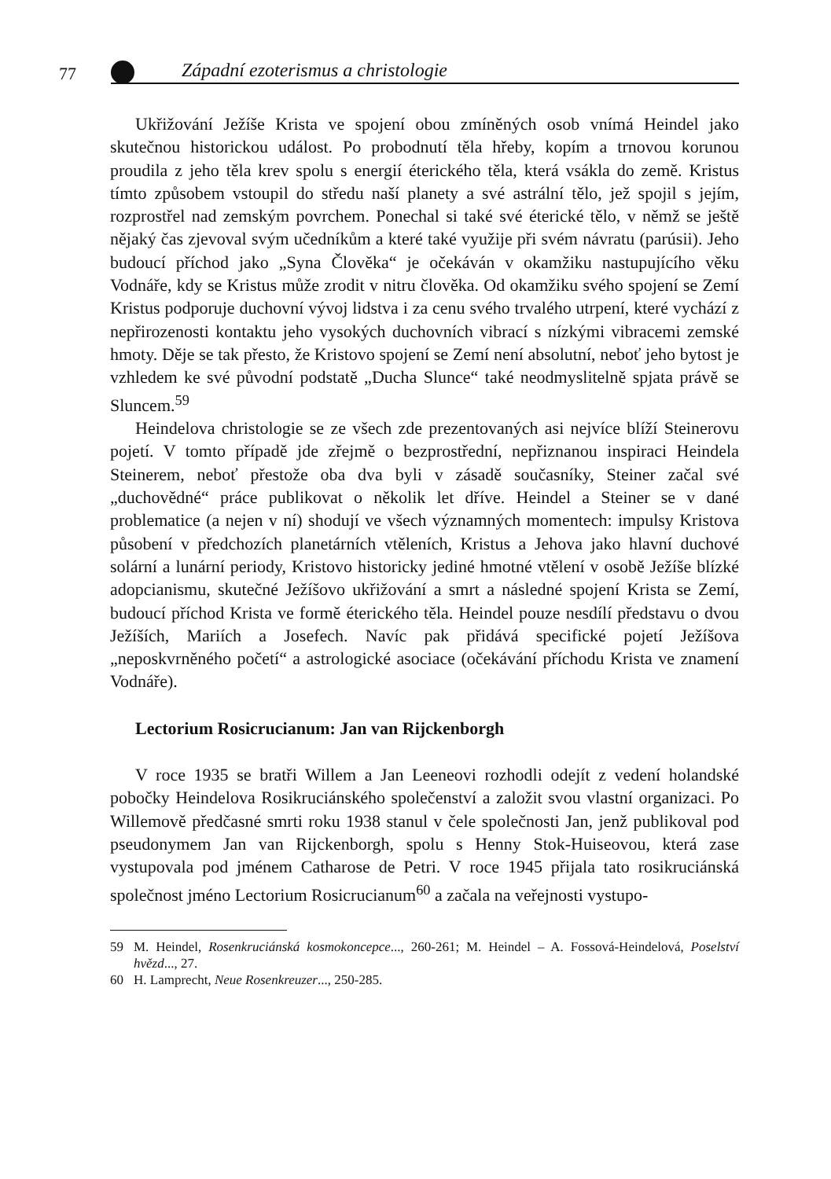77
Západní ezoterismus a christologie
Ukřižování Ježíše Krista ve spojení obou zmíněných osob vnímá Heindel jako skutečnou historickou událost. Po probodnutí těla hřeby, kopím a trnovou korunou proudila z jeho těla krev spolu s energií éterického těla, která vsákla do země. Kristus tímto způsobem vstoupil do středu naší planety a své astrální tělo, jež spojil s jejím, rozprostřel nad zemským povrchem. Ponechal si také své éterické tělo, v němž se ještě nějaký čas zjevoval svým učedníkům a které také využije při svém návratu (parúsii). Jeho budoucí příchod jako „Syna Člověka“ je očekáván v okamžiku nastupujícího věku Vodnáře, kdy se Kristus může zrodit v nitru člověka. Od okamžiku svého spojení se Zemí Kristus podporuje duchovní vývoj lidstva i za cenu svého trvalého utrpení, které vychází z nepřirozenosti kontaktu jeho vysokých duchovních vibrací s nízkými vibracemi zemské hmoty. Děje se tak přesto, že Kristovo spojení se Zemí není absolutní, neboť jeho bytost je vzhledem ke své původní podstatě „Ducha Slunce“ také neodmyslitelně spjata právě se Sluncem.<sup>59</sup>
Heindelova christologie se ze všech zde prezentovaných asi nejvíce blíží Steinerovu pojetí. V tomto případě jde zřejmě o bezprostřední, nepřiznanou inspiraci Heindela Steinerem, neboť přestože oba dva byli v zásadě současníky, Steiner začal své „duchovědné“ práce publikovat o několik let dříve. Heindel a Steiner se v dané problematice (a nejen v ní) shodují ve všech významných momentech: impulsy Kristova působení v předchozích planetárních vtěleních, Kristus a Jehova jako hlavní duchové solární a lunární periody, Kristovo historicky jediné hmotné vtělení v osobě Ježíše blízké adopcianismu, skutečné Ježíšovo ukřižování a smrt a následné spojení Krista se Zemí, budoucí příchod Krista ve formě éterického těla. Heindel pouze nesdílí představu o dvou Ježíších, Mariích a Josefech. Navíc pak přidává specifické pojetí Ježíšova „neposkvrněného početí“ a astrologické asociace (očekávání příchodu Krista ve znamení Vodnáře).
Lectorium Rosicrucianum: Jan van Rijckenborgh
V roce 1935 se bratři Willem a Jan Leeneovi rozhodli odejít z vedení holandské pobočky Heindelova Rosikruciánského společenství a založit svou vlastní organizaci. Po Willemově předčasné smrti roku 1938 stanul v čele společnosti Jan, jenž publikoval pod pseudonymem Jan van Rijckenborgh, spolu s Henny Stok-Huiseovou, která zase vystupovala pod jménem Catharose de Petri. V roce 1945 přijala tato rosikruciánská společnost jméno Lectorium Rosicrucianum<sup>60</sup> a začala na veřejnosti vystupo-
59 M. Heindel, Rosenkruciánská kosmokoncepce..., 260-261; M. Heindel – A. Fossová-Heindelová, Poselství hvězd..., 27.
60 H. Lamprecht, Neue Rosenkreuzer..., 250-285.